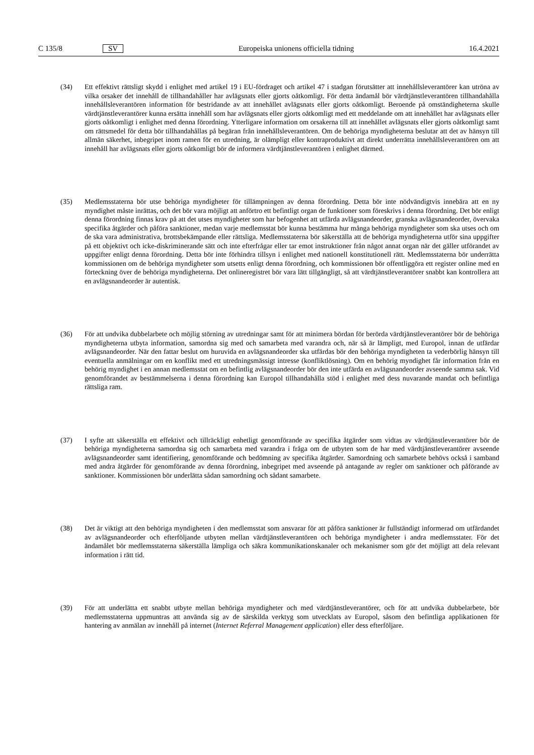C 135/8 SV Europeiska unionens officiella tidning 16.4.2021
(34) Ett effektivt rättsligt skydd i enlighet med artikel 19 i EU-fördraget och artikel 47 i stadgan förutsätter att innehållsleverantörer kan utröna av vilka orsaker det innehåll de tillhandahåller har avlägsnats eller gjorts oåtkomligt. För detta ändamål bör värdtjänstleverantören tillhandahålla innehållsleverantören information för bestridande av att innehållet avlägsnats eller gjorts oåtkomligt. Beroende på omständigheterna skulle värdtjänstleverantörer kunna ersätta innehåll som har avlägsnats eller gjorts oåtkomligt med ett meddelande om att innehållet har avlägsnats eller gjorts oåtkomligt i enlighet med denna förordning. Ytterligare information om orsakerna till att innehållet avlägsnats eller gjorts oåtkomligt samt om rättsmedel för detta bör tillhandahållas på begäran från innehållsleverantören. Om de behöriga myndigheterna beslutar att det av hänsyn till allmän säkerhet, inbegripet inom ramen för en utredning, är olämpligt eller kontraproduktivt att direkt underrätta innehållsleverantören om att innehåll har avlägsnats eller gjorts oåtkomligt bör de informera värdtjänstleverantören i enlighet därmed.
(35) Medlemsstaterna bör utse behöriga myndigheter för tillämpningen av denna förordning. Detta bör inte nödvändigtvis innebära att en ny myndighet måste inrättas, och det bör vara möjligt att anförtro ett befintligt organ de funktioner som föreskrivs i denna förordning. Det bör enligt denna förordning finnas krav på att det utses myndigheter som har befogenhet att utfärda avlägsnandeorder, granska avlägsnandeorder, övervaka specifika åtgärder och påföra sanktioner, medan varje medlemsstat bör kunna bestämma hur många behöriga myndigheter som ska utses och om de ska vara administrativa, brottsbekämpande eller rättsliga. Medlemsstaterna bör säkerställa att de behöriga myndigheterna utför sina uppgifter på ett objektivt och icke-diskriminerande sätt och inte efterfrågar eller tar emot instruktioner från något annat organ när det gäller utförandet av uppgifter enligt denna förordning. Detta bör inte förhindra tillsyn i enlighet med nationell konstitutionell rätt. Medlemsstaterna bör underrätta kommissionen om de behöriga myndigheter som utsetts enligt denna förordning, och kommissionen bör offentliggöra ett register online med en förteckning över de behöriga myndigheterna. Det onlineregistret bör vara lätt tillgängligt, så att värdtjänstleverantörer snabbt kan kontrollera att en avlägsnandeorder är autentisk.
(36) För att undvika dubbelarbete och möjlig störning av utredningar samt för att minimera bördan för berörda värdtjänstleverantörer bör de behöriga myndigheterna utbyta information, samordna sig med och samarbeta med varandra och, när så är lämpligt, med Europol, innan de utfärdar avlägsnandeorder. När den fattar beslut om huruvida en avlägsnandeorder ska utfärdas bör den behöriga myndigheten ta vederbörlig hänsyn till eventuella anmälningar om en konflikt med ett utredningsmässigt intresse (konfliktlösning). Om en behörig myndighet får information från en behörig myndighet i en annan medlemsstat om en befintlig avlägsnandeorder bör den inte utfärda en avlägsnandeorder avseende samma sak. Vid genomförandet av bestämmelserna i denna förordning kan Europol tillhandahålla stöd i enlighet med dess nuvarande mandat och befintliga rättsliga ram.
(37) I syfte att säkerställa ett effektivt och tillräckligt enhetligt genomförande av specifika åtgärder som vidtas av värdtjänstleverantörer bör de behöriga myndigheterna samordna sig och samarbeta med varandra i fråga om de utbyten som de har med värdtjänstleverantörer avseende avlägsnandeorder samt identifiering, genomförande och bedömning av specifika åtgärder. Samordning och samarbete behövs också i samband med andra åtgärder för genomförande av denna förordning, inbegripet med avseende på antagande av regler om sanktioner och påförande av sanktioner. Kommissionen bör underlätta sådan samordning och sådant samarbete.
(38) Det är viktigt att den behöriga myndigheten i den medlemsstat som ansvarar för att påföra sanktioner är fullständigt informerad om utfärdandet av avlägsnandeorder och efterföljande utbyten mellan värdtjänstleverantören och behöriga myndigheter i andra medlemsstater. För det ändamålet bör medlemsstaterna säkerställa lämpliga och säkra kommunikationskanaler och mekanismer som gör det möjligt att dela relevant information i rätt tid.
(39) För att underlätta ett snabbt utbyte mellan behöriga myndigheter och med värdtjänstleverantörer, och för att undvika dubbelarbete, bör medlemsstaterna uppmuntras att använda sig av de särskilda verktyg som utvecklats av Europol, såsom den befintliga applikationen för hantering av anmälan av innehåll på internet (Internet Referral Management application) eller dess efterföljare.